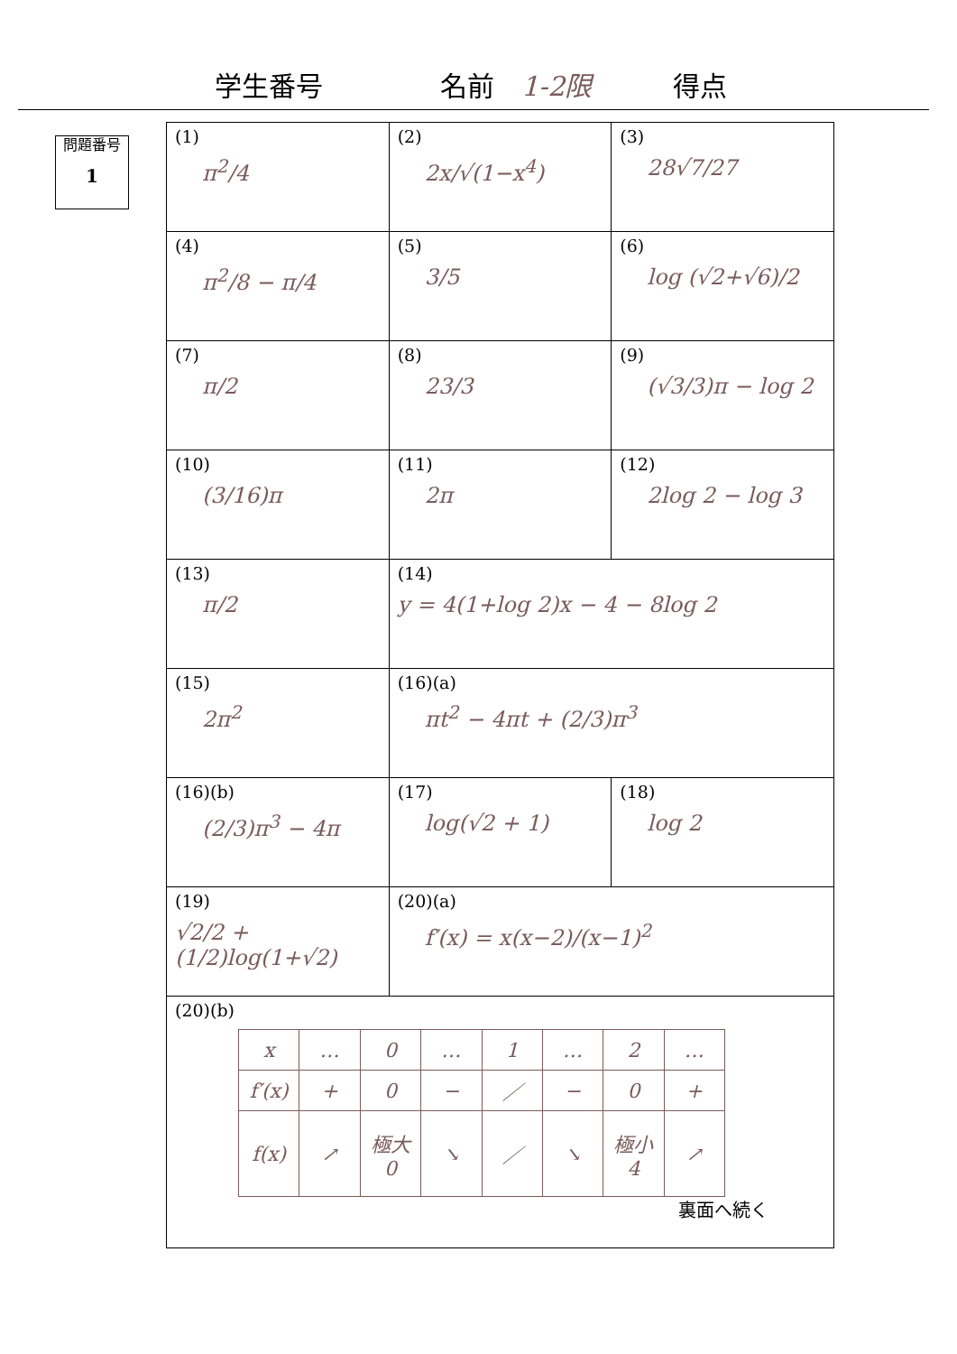学生番号 名前 1-2限 得点
問題番号
1
| (1) π<sup>2</sup>/4 | (2) 2x/√(1−x<sup>4</sup>) | (3) 28√7/27 |
| (4) π<sup>2</sup>/8 − π/4 | (5) 3/5 | (6) log (√2+√6)/2 |
| (7) π/2 | (8) 23/3 | (9) (√3/3)π − log 2 |
| (10) (3/16)π | (11) 2π | (12) 2log 2 − log 3 |
| (13) π/2 | (14) y = 4(1+log 2)x − 4 − 8log 2 | |
| (15) 2π<sup>2</sup> | (16)(a) πt<sup>2</sup> − 4πt + (2/3)π<sup>3</sup> | |
| (16)(b) (2/3)π<sup>3</sup> − 4π | (17) log(√2 + 1) | (18) log 2 |
| (19) √2/2 + (1/2)log(1+√2) | (20)(a) f′(x) = x(x−2)/(x−1)<sup>2</sup> | |
| (20)(b) / x / … / 0 / … / 1 / … / 2 / … / / f′(x) / + / 0 / − / ／ / − / 0 / + / / f(x) / ↗ / 極大 0 / ↘ / ／ / ↘ / 極小 4 / ↗ / | | |
裏面へ続く